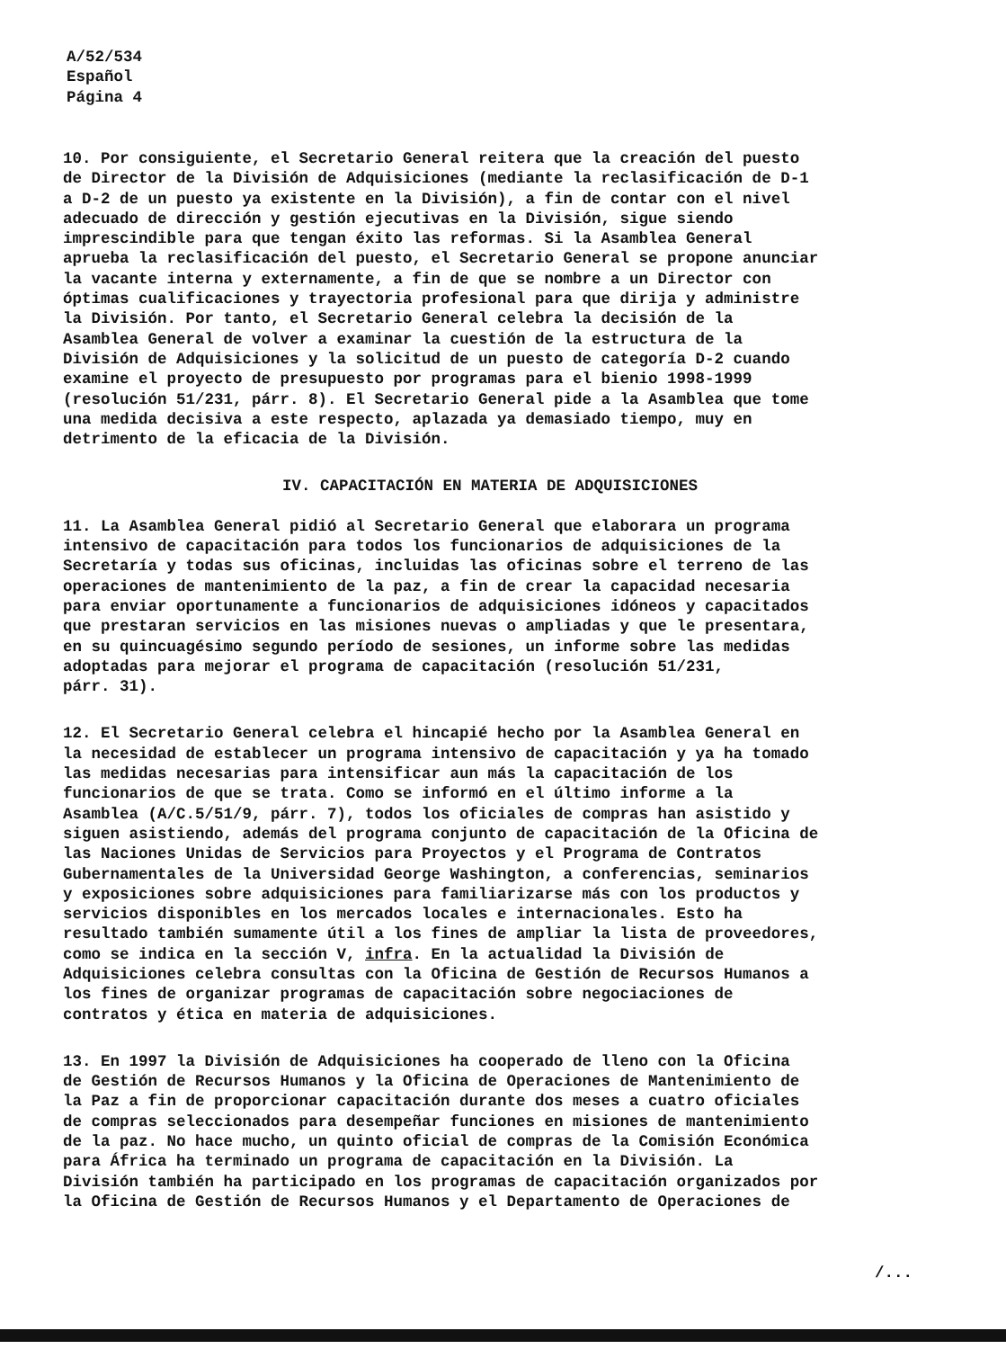A/52/534
Español
Página 4
10. Por consiguiente, el Secretario General reitera que la creación del puesto de Director de la División de Adquisiciones (mediante la reclasificación de D-1 a D-2 de un puesto ya existente en la División), a fin de contar con el nivel adecuado de dirección y gestión ejecutivas en la División, sigue siendo imprescindible para que tengan éxito las reformas. Si la Asamblea General aprueba la reclasificación del puesto, el Secretario General se propone anunciar la vacante interna y externamente, a fin de que se nombre a un Director con óptimas cualificaciones y trayectoria profesional para que dirija y administre la División. Por tanto, el Secretario General celebra la decisión de la Asamblea General de volver a examinar la cuestión de la estructura de la División de Adquisiciones y la solicitud de un puesto de categoría D-2 cuando examine el proyecto de presupuesto por programas para el bienio 1998-1999 (resolución 51/231, párr. 8). El Secretario General pide a la Asamblea que tome una medida decisiva a este respecto, aplazada ya demasiado tiempo, muy en detrimento de la eficacia de la División.
IV. CAPACITACIÓN EN MATERIA DE ADQUISICIONES
11. La Asamblea General pidió al Secretario General que elaborara un programa intensivo de capacitación para todos los funcionarios de adquisiciones de la Secretaría y todas sus oficinas, incluidas las oficinas sobre el terreno de las operaciones de mantenimiento de la paz, a fin de crear la capacidad necesaria para enviar oportunamente a funcionarios de adquisiciones idóneos y capacitados que prestaran servicios en las misiones nuevas o ampliadas y que le presentara, en su quincuagésimo segundo período de sesiones, un informe sobre las medidas adoptadas para mejorar el programa de capacitación (resolución 51/231, párr. 31).
12. El Secretario General celebra el hincapié hecho por la Asamblea General en la necesidad de establecer un programa intensivo de capacitación y ya ha tomado las medidas necesarias para intensificar aun más la capacitación de los funcionarios de que se trata. Como se informó en el último informe a la Asamblea (A/C.5/51/9, párr. 7), todos los oficiales de compras han asistido y siguen asistiendo, además del programa conjunto de capacitación de la Oficina de las Naciones Unidas de Servicios para Proyectos y el Programa de Contratos Gubernamentales de la Universidad George Washington, a conferencias, seminarios y exposiciones sobre adquisiciones para familiarizarse más con los productos y servicios disponibles en los mercados locales e internacionales. Esto ha resultado también sumamente útil a los fines de ampliar la lista de proveedores, como se indica en la sección V, infra. En la actualidad la División de Adquisiciones celebra consultas con la Oficina de Gestión de Recursos Humanos a los fines de organizar programas de capacitación sobre negociaciones de contratos y ética en materia de adquisiciones.
13. En 1997 la División de Adquisiciones ha cooperado de lleno con la Oficina de Gestión de Recursos Humanos y la Oficina de Operaciones de Mantenimiento de la Paz a fin de proporcionar capacitación durante dos meses a cuatro oficiales de compras seleccionados para desempeñar funciones en misiones de mantenimiento de la paz. No hace mucho, un quinto oficial de compras de la Comisión Económica para África ha terminado un programa de capacitación en la División. La División también ha participado en los programas de capacitación organizados por la Oficina de Gestión de Recursos Humanos y el Departamento de Operaciones de
/...